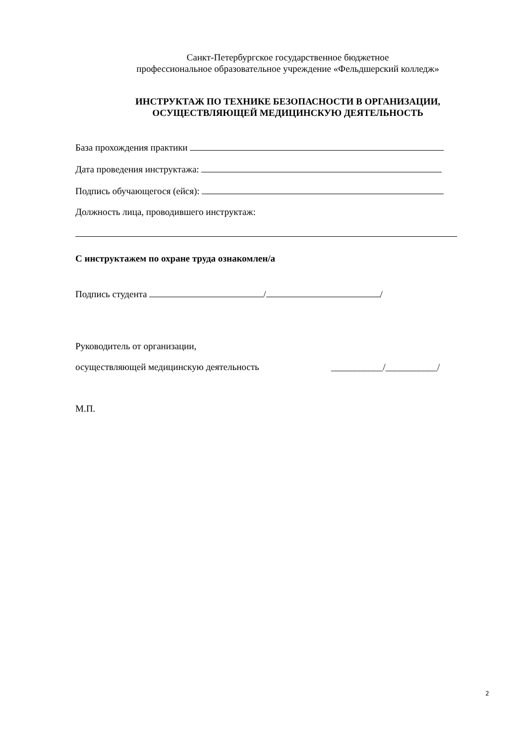Санкт-Петербургское государственное бюджетное
профессиональное образовательное учреждение «Фельдшерский колледж»
ИНСТРУКТАЖ ПО ТЕХНИКЕ БЕЗОПАСНОСТИ В ОРГАНИЗАЦИИ,
ОСУЩЕСТВЛЯЮЩЕЙ МЕДИЦИНСКУЮ ДЕЯТЕЛЬНОСТЬ
База прохождения практики
Дата проведения инструктажа:
Подпись обучающегося (ейся):
Должность лица, проводившего инструктаж:
С инструктажем по охране труда ознакомлен/а
Подпись студента / /
Руководитель от организации,
осуществляющей медицинскую деятельность ___________/___________/
М.П.
2